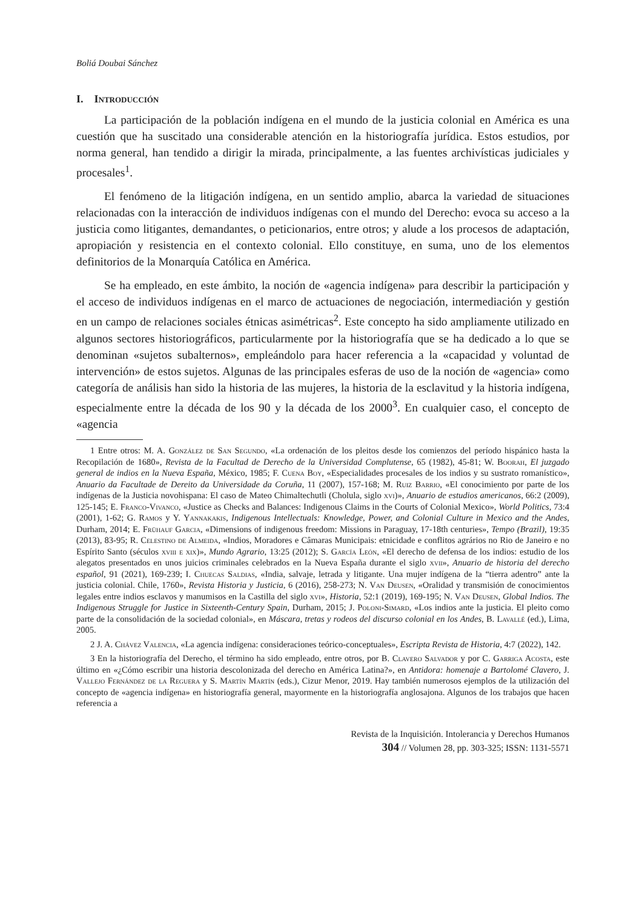Boliá Doubai Sánchez
I. Introducción
La participación de la población indígena en el mundo de la justicia colonial en América es una cuestión que ha suscitado una considerable atención en la historiografía jurídica. Estos estudios, por norma general, han tendido a dirigir la mirada, principalmente, a las fuentes archivísticas judiciales y procesales<sup>1</sup>.
El fenómeno de la litigación indígena, en un sentido amplio, abarca la variedad de situaciones relacionadas con la interacción de individuos indígenas con el mundo del Derecho: evoca su acceso a la justicia como litigantes, demandantes, o peticionarios, entre otros; y alude a los procesos de adaptación, apropiación y resistencia en el contexto colonial. Ello constituye, en suma, uno de los elementos definitorios de la Monarquía Católica en América.
Se ha empleado, en este ámbito, la noción de «agencia indígena» para describir la participación y el acceso de individuos indígenas en el marco de actuaciones de negociación, intermediación y gestión en un campo de relaciones sociales étnicas asimétricas<sup>2</sup>. Este concepto ha sido ampliamente utilizado en algunos sectores historiográficos, particularmente por la historiografía que se ha dedicado a lo que se denominan «sujetos subalternos», empleándolo para hacer referencia a la «capacidad y voluntad de intervención» de estos sujetos. Algunas de las principales esferas de uso de la noción de «agencia» como categoría de análisis han sido la historia de las mujeres, la historia de la esclavitud y la historia indígena, especialmente entre la década de los 90 y la década de los 2000<sup>3</sup>. En cualquier caso, el concepto de «agencia
1 Entre otros: M. A. González de San Segundo, «La ordenación de los pleitos desde los comienzos del período hispánico hasta la Recopilación de 1680», Revista de la Facultad de Derecho de la Universidad Complutense, 65 (1982), 45-81; W. Boorah, El juzgado general de indios en la Nueva España, México, 1985; F. Cuena Boy, «Especialidades procesales de los indios y su sustrato romanístico», Anuario da Facultade de Dereito da Universidade da Coruña, 11 (2007), 157-168; M. Ruiz Barrio, «El conocimiento por parte de los indígenas de la Justicia novohispana: El caso de Mateo Chimaltechutli (Cholula, siglo xvi)», Anuario de estudios americanos, 66:2 (2009), 125-145; E. Franco-Vivanco, «Justice as Checks and Balances: Indigenous Claims in the Courts of Colonial Mexico», World Politics, 73:4 (2001), 1-62; G. Ramos y Y. Yannakakis, Indigenous Intellectuals: Knowledge, Power, and Colonial Culture in Mexico and the Andes, Durham, 2014; E. Frühauf Garcia, «Dimensions of indigenous freedom: Missions in Paraguay, 17-18th centuries», Tempo (Brazil), 19:35 (2013), 83-95; R. Celestino de Almeida, «Indios, Moradores e Câmaras Municipais: etnicidade e conflitos agrários no Rio de Janeiro e no Espírito Santo (séculos xviii e xix)», Mundo Agrario, 13:25 (2012); S. García León, «El derecho de defensa de los indios: estudio de los alegatos presentados en unos juicios criminales celebrados en la Nueva España durante el siglo xvii», Anuario de historia del derecho español, 91 (2021), 169-239; I. Chuecas Saldias, «India, salvaje, letrada y litigante. Una mujer indígena de la “tierra adentro” ante la justicia colonial. Chile, 1760», Revista Historia y Justicia, 6 (2016), 258-273; N. Van Deusen, «Oralidad y transmisión de conocimientos legales entre indios esclavos y manumisos en la Castilla del siglo xvi», Historia, 52:1 (2019), 169-195; N. Van Deusen, Global Indios. The Indigenous Struggle for Justice in Sixteenth-Century Spain, Durham, 2015; J. Poloni-Simard, «Los indios ante la justicia. El pleito como parte de la consolidación de la sociedad colonial», en Máscara, tretas y rodeos del discurso colonial en los Andes, B. Lavallé (ed.), Lima, 2005.
2 J. A. Chávez Valencia, «La agencia indígena: consideraciones teórico-conceptuales», Escripta Revista de Historia, 4:7 (2022), 142.
3 En la historiografía del Derecho, el término ha sido empleado, entre otros, por B. Clavero Salvador y por C. Garriga Acosta, este último en «¿Cómo escribir una historia descolonizada del derecho en América Latina?», en Antidora: homenaje a Bartolomé Clavero, J. Vallejo Fernández de la Reguera y S. Martín Martín (eds.), Cizur Menor, 2019. Hay también numerosos ejemplos de la utilización del concepto de «agencia indígena» en historiografía general, mayormente en la historiografía anglosajona. Algunos de los trabajos que hacen referencia a
Revista de la Inquisición. Intolerancia y Derechos Humanos
304 // Volumen 28, pp. 303-325; ISSN: 1131-5571